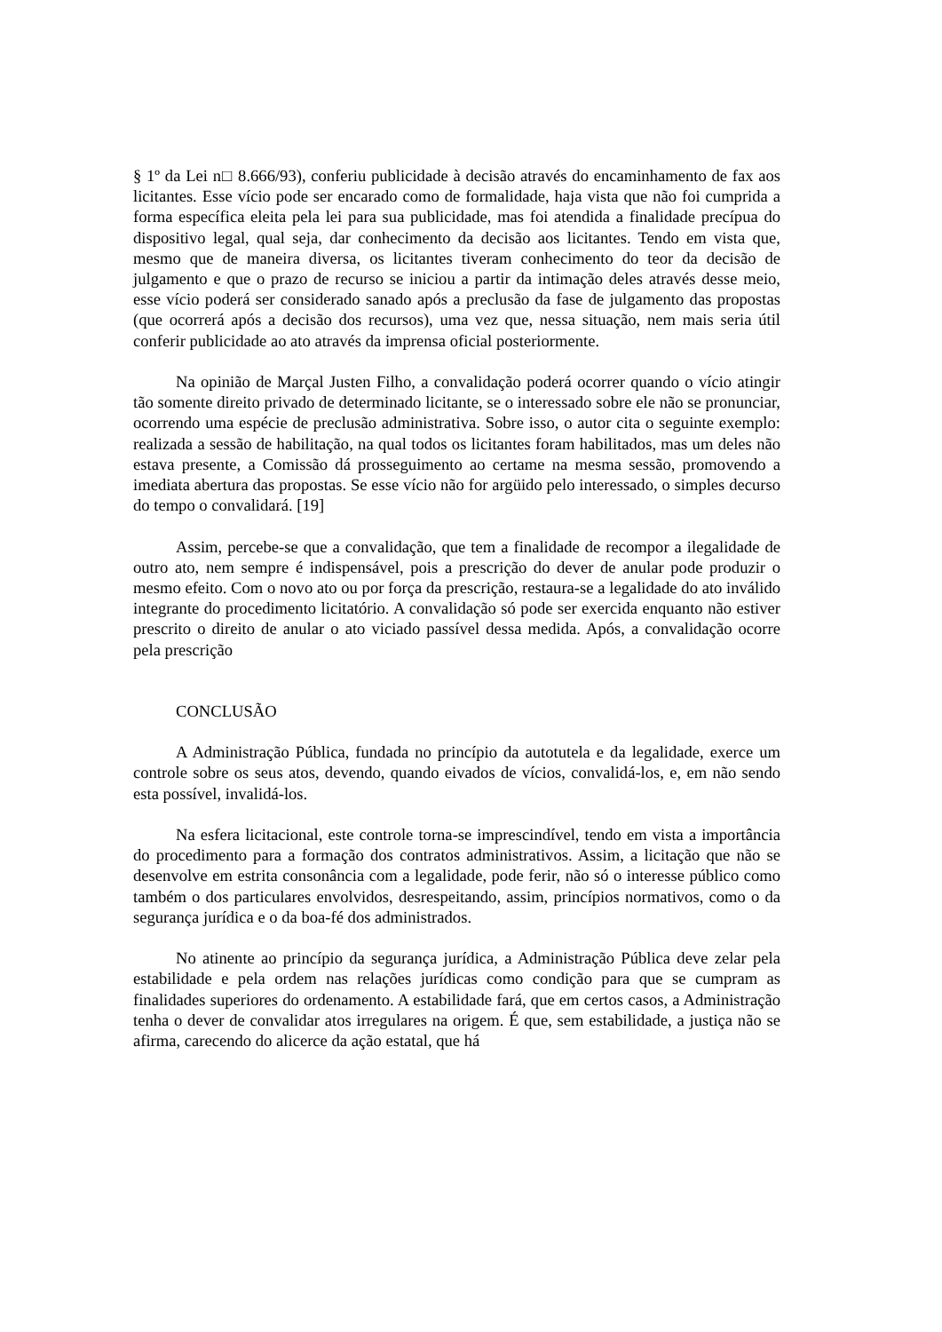§ 1º da Lei n□ 8.666/93), conferiu publicidade à decisão através do encaminhamento de fax aos licitantes. Esse vício pode ser encarado como de formalidade, haja vista que não foi cumprida a forma específica eleita pela lei para sua publicidade, mas foi atendida a finalidade precípua do dispositivo legal, qual seja, dar conhecimento da decisão aos licitantes. Tendo em vista que, mesmo que de maneira diversa, os licitantes tiveram conhecimento do teor da decisão de julgamento e que o prazo de recurso se iniciou a partir da intimação deles através desse meio, esse vício poderá ser considerado sanado após a preclusão da fase de julgamento das propostas (que ocorrerá após a decisão dos recursos), uma vez que, nessa situação, nem mais seria útil conferir publicidade ao ato através da imprensa oficial posteriormente.
Na opinião de Marçal Justen Filho, a convalidação poderá ocorrer quando o vício atingir tão somente direito privado de determinado licitante, se o interessado sobre ele não se pronunciar, ocorrendo uma espécie de preclusão administrativa. Sobre isso, o autor cita o seguinte exemplo: realizada a sessão de habilitação, na qual todos os licitantes foram habilitados, mas um deles não estava presente, a Comissão dá prosseguimento ao certame na mesma sessão, promovendo a imediata abertura das propostas. Se esse vício não for argüido pelo interessado, o simples decurso do tempo o convalidará. [19]
Assim, percebe-se que a convalidação, que tem a finalidade de recompor a ilegalidade de outro ato, nem sempre é indispensável, pois a prescrição do dever de anular pode produzir o mesmo efeito. Com o novo ato ou por força da prescrição, restaura-se a legalidade do ato inválido integrante do procedimento licitatório. A convalidação só pode ser exercida enquanto não estiver prescrito o direito de anular o ato viciado passível dessa medida. Após, a convalidação ocorre pela prescrição
CONCLUSÃO
A Administração Pública, fundada no princípio da autotutela e da legalidade, exerce um controle sobre os seus atos, devendo, quando eivados de vícios, convalidá-los, e, em não sendo esta possível, invalidá-los.
Na esfera licitacional, este controle torna-se imprescindível, tendo em vista a importância do procedimento para a formação dos contratos administrativos. Assim, a licitação que não se desenvolve em estrita consonância com a legalidade, pode ferir, não só o interesse público como também o dos particulares envolvidos, desrespeitando, assim, princípios normativos, como o da segurança jurídica e o da boa-fé dos administrados.
No atinente ao princípio da segurança jurídica, a Administração Pública deve zelar pela estabilidade e pela ordem nas relações jurídicas como condição para que se cumpram as finalidades superiores do ordenamento. A estabilidade fará, que em certos casos, a Administração tenha o dever de convalidar atos irregulares na origem. É que, sem estabilidade, a justiça não se afirma, carecendo do alicerce da ação estatal, que há